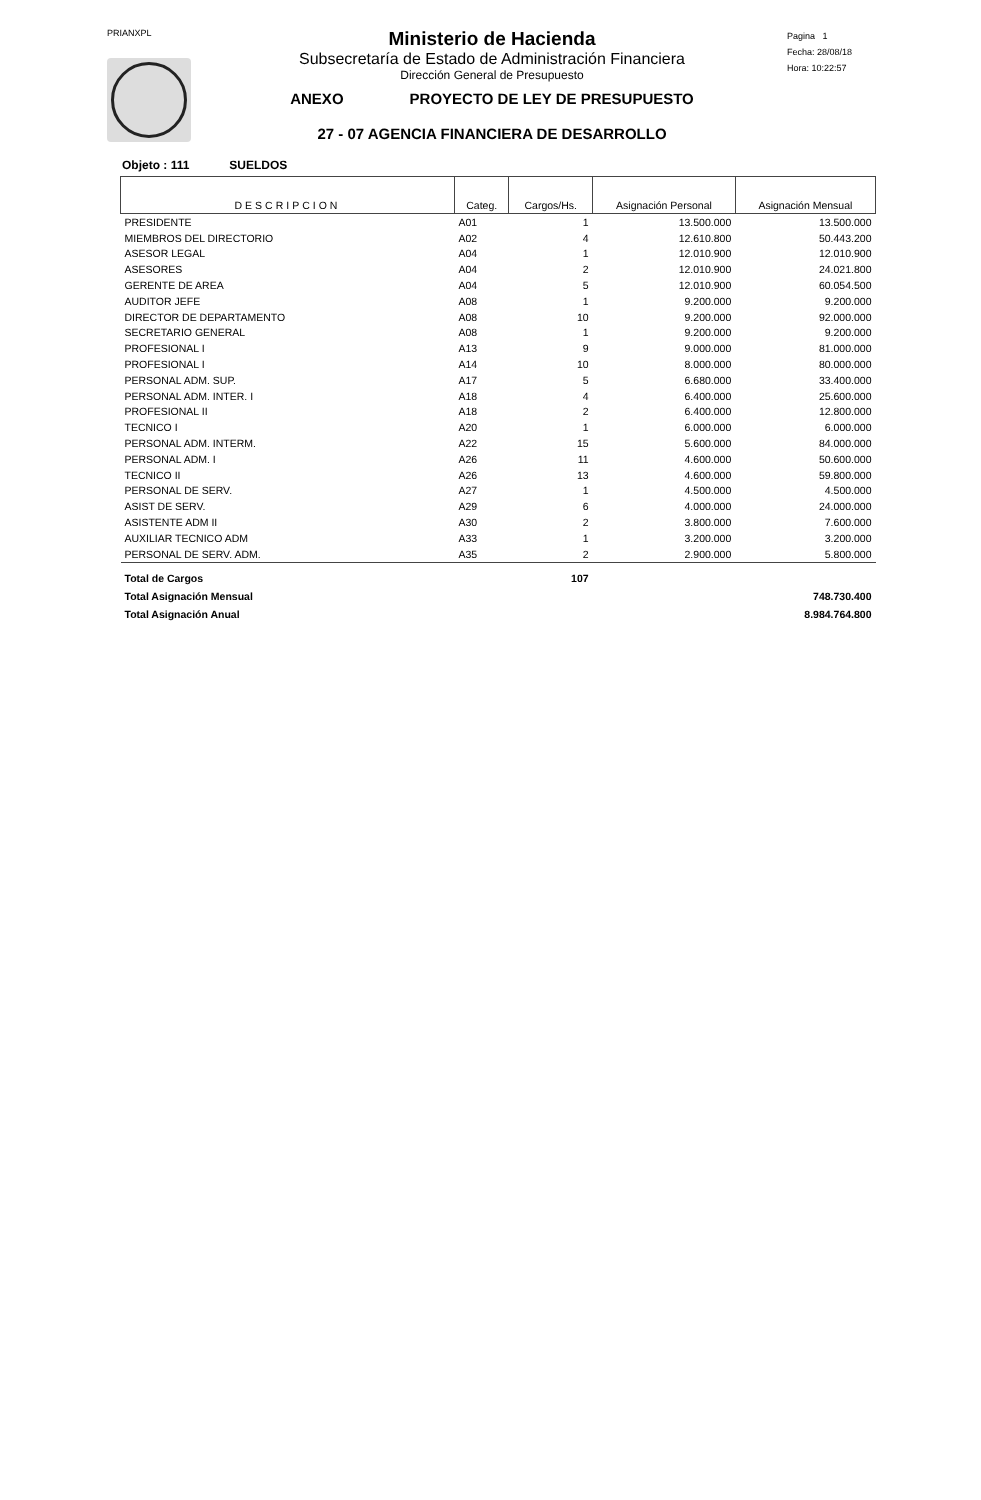PRIANXPL
Ministerio de Hacienda
Subsecretaría de Estado de Administración Financiera
Dirección General de Presupuesto
ANEXO PROYECTO DE LEY DE PRESUPUESTO
27 - 07 AGENCIA FINANCIERA DE DESARROLLO
Pagina 1
Fecha: 28/08/18
Hora: 10:22:57
Objeto : 111 SUELDOS
| DESCRIPCION | Categ. | Cargos/Hs. | Asignación Personal | Asignación Mensual |
| --- | --- | --- | --- | --- |
| PRESIDENTE | A01 | 1 | 13.500.000 | 13.500.000 |
| MIEMBROS DEL DIRECTORIO | A02 | 4 | 12.610.800 | 50.443.200 |
| ASESOR LEGAL | A04 | 1 | 12.010.900 | 12.010.900 |
| ASESORES | A04 | 2 | 12.010.900 | 24.021.800 |
| GERENTE DE AREA | A04 | 5 | 12.010.900 | 60.054.500 |
| AUDITOR JEFE | A08 | 1 | 9.200.000 | 9.200.000 |
| DIRECTOR DE DEPARTAMENTO | A08 | 10 | 9.200.000 | 92.000.000 |
| SECRETARIO GENERAL | A08 | 1 | 9.200.000 | 9.200.000 |
| PROFESIONAL I | A13 | 9 | 9.000.000 | 81.000.000 |
| PROFESIONAL I | A14 | 10 | 8.000.000 | 80.000.000 |
| PERSONAL ADM. SUP. | A17 | 5 | 6.680.000 | 33.400.000 |
| PERSONAL ADM. INTER. I | A18 | 4 | 6.400.000 | 25.600.000 |
| PROFESIONAL II | A18 | 2 | 6.400.000 | 12.800.000 |
| TECNICO I | A20 | 1 | 6.000.000 | 6.000.000 |
| PERSONAL ADM. INTERM. | A22 | 15 | 5.600.000 | 84.000.000 |
| PERSONAL ADM. I | A26 | 11 | 4.600.000 | 50.600.000 |
| TECNICO II | A26 | 13 | 4.600.000 | 59.800.000 |
| PERSONAL DE SERV. | A27 | 1 | 4.500.000 | 4.500.000 |
| ASIST DE SERV. | A29 | 6 | 4.000.000 | 24.000.000 |
| ASISTENTE ADM II | A30 | 2 | 3.800.000 | 7.600.000 |
| AUXILIAR TECNICO ADM | A33 | 1 | 3.200.000 | 3.200.000 |
| PERSONAL DE SERV. ADM. | A35 | 2 | 2.900.000 | 5.800.000 |
| Total de Cargos | | 107 | | |
| Total Asignación Mensual | | | | 748.730.400 |
| Total Asignación Anual | | | | 8.984.764.800 |